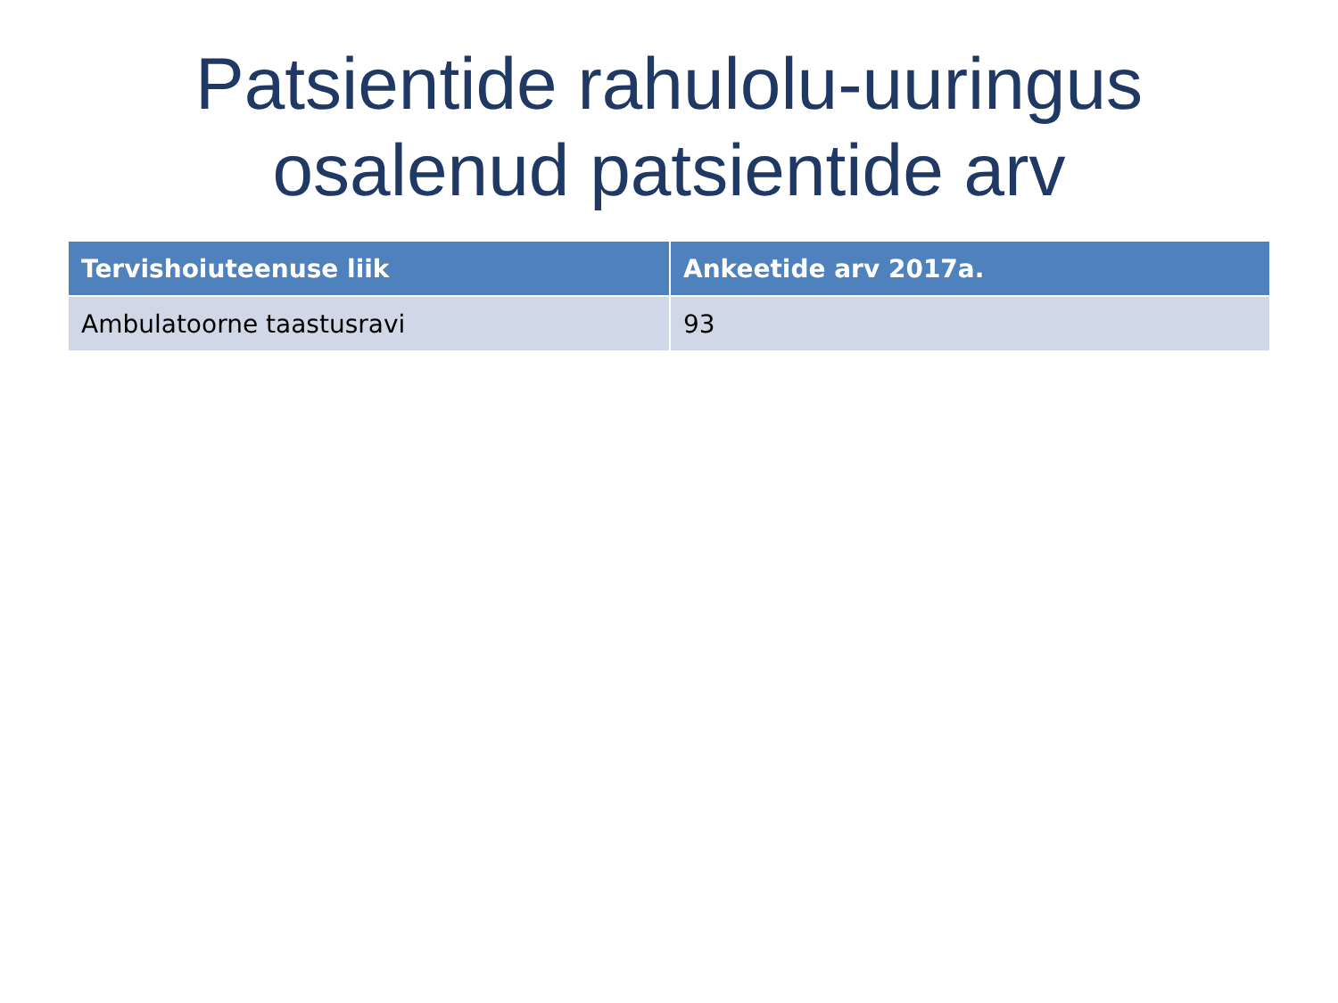Patsientide rahulolu-uuringus
osalenud patsientide arv
| Tervishoiuteenuse liik | Ankeetide arv 2017a. |
| --- | --- |
| Ambulatoorne taastusravi | 93 |